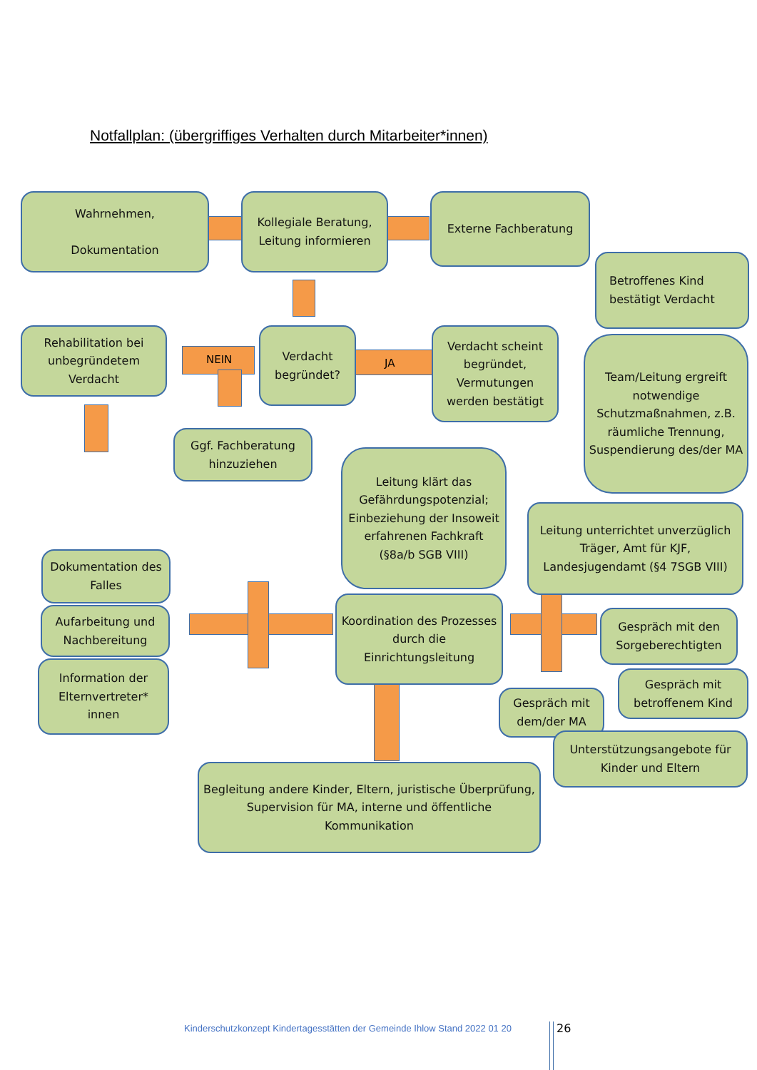Notfallplan: (übergriffiges Verhalten durch Mitarbeiter*innen)
NEIN JA
Wahrnehmen,
Dokumentation
Kollegiale Beratung, Leitung informieren
Externe Fachberatung
Betroffenes Kind bestätigt Verdacht
Rehabilitation bei unbegründetem Verdacht
Verdacht begründet?
Verdacht scheint begründet, Vermutungen werden bestätigt
Team/Leitung ergreift notwendige Schutzmaßnahmen, z.B. räumliche Trennung, Suspendierung des/der MA
Ggf. Fachberatung hinzuziehen
Leitung klärt das Gefährdungspotenzial; Einbeziehung der Insoweit erfahrenen Fachkraft (§8a/b SGB VIII)
Leitung unterrichtet unverzüglich Träger, Amt für KJF, Landesjugendamt (§4 7SGB VIII)
Dokumentation des Falles
Aufarbeitung und Nachbereitung
Information der Elternvertreter* innen
Koordination des Prozesses durch die Einrichtungsleitung
Gespräch mit den Sorgeberechtigten
Gespräch mit betroffenem Kind
Gespräch mit dem/der MA
Unterstützungsangebote für Kinder und Eltern
Begleitung andere Kinder, Eltern, juristische Überprüfung, Supervision für MA, interne und öffentliche Kommunikation
Kinderschutzkonzept Kindertagesstätten der Gemeinde Ihlow Stand 2022 01 20
26